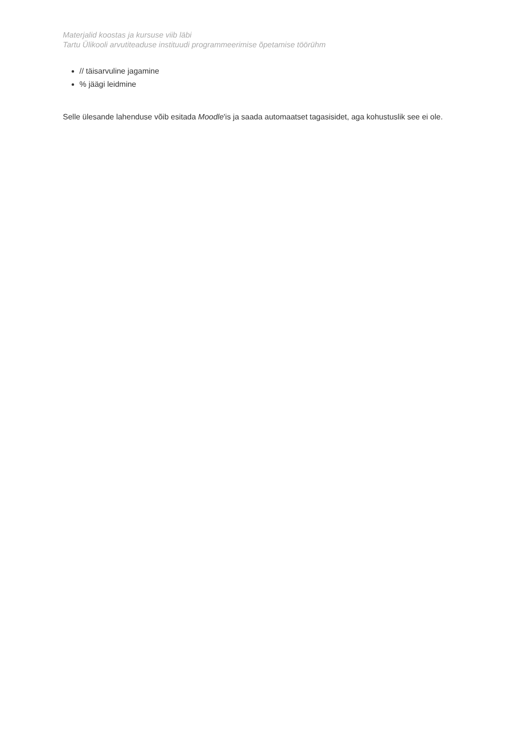Materjalid koostas ja kursuse viib läbi
Tartu Ülikooli arvutiteaduse instituudi programmeerimise õpetamise töörühm
// täisarvuline jagamine
% jäägi leidmine
Selle ülesande lahenduse võib esitada Moodle'is ja saada automaatset tagasisidet, aga kohustuslik see ei ole.